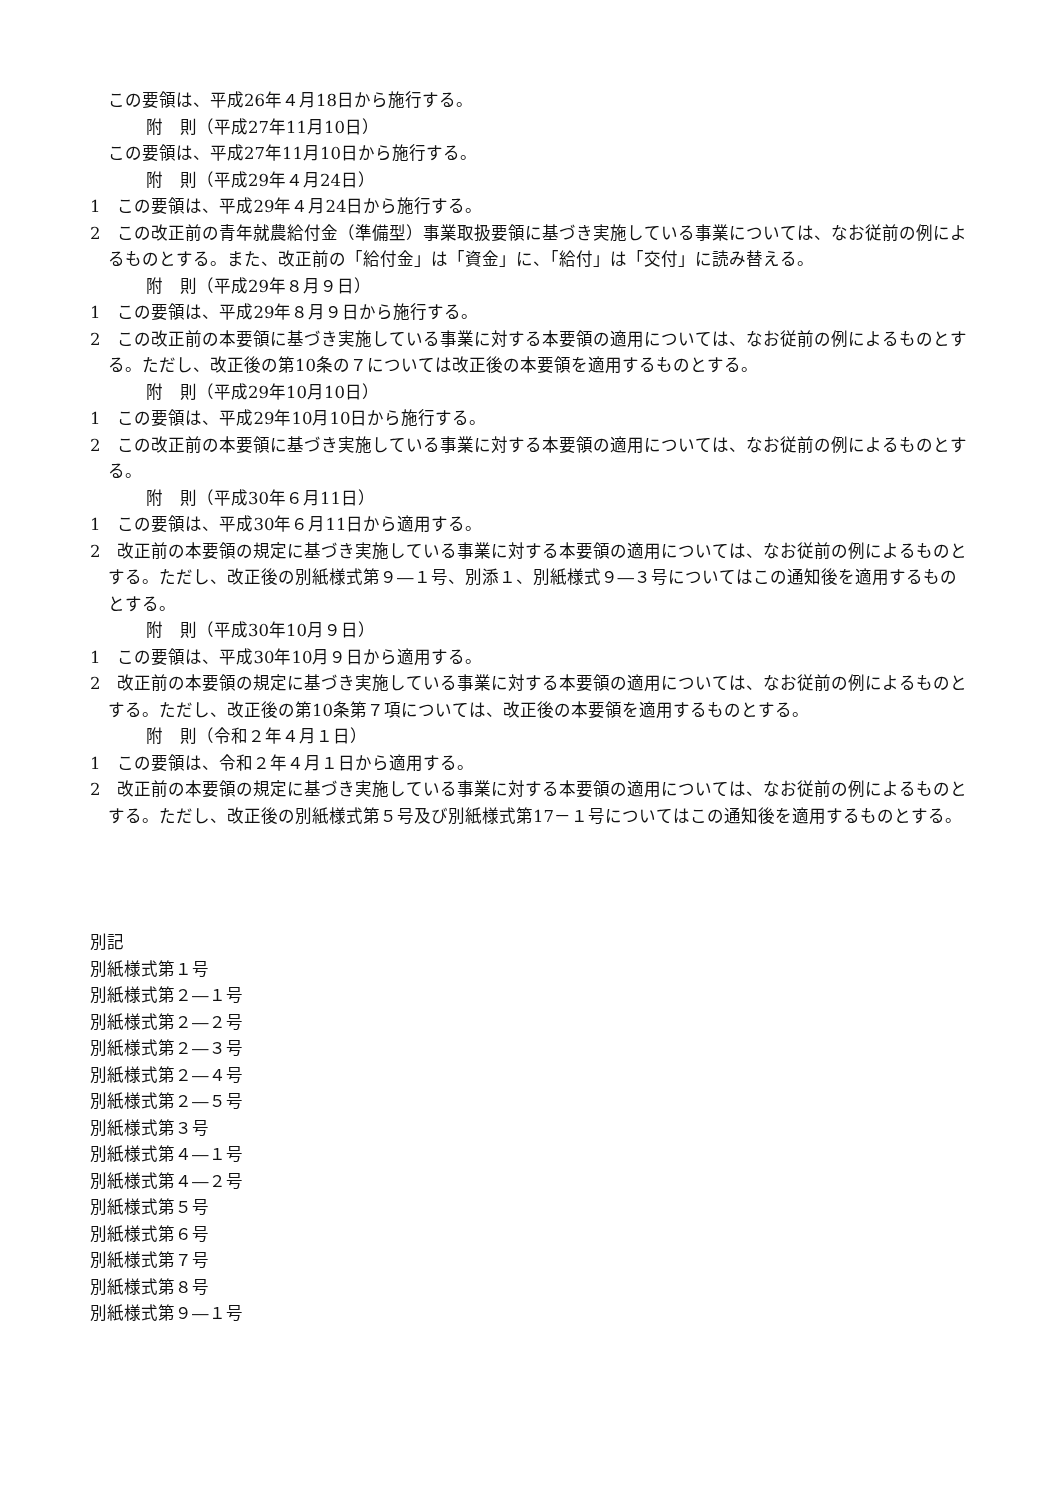この要領は、平成26年４月18日から施行する。
附　則（平成27年11月10日）
この要領は、平成27年11月10日から施行する。
附　則（平成29年４月24日）
1　この要領は、平成29年４月24日から施行する。
2　この改正前の青年就農給付金（準備型）事業取扱要領に基づき実施している事業については、なお従前の例によるものとする。また、改正前の「給付金」は「資金」に、「給付」は「交付」に読み替える。
附　則（平成29年８月９日）
1　この要領は、平成29年８月９日から施行する。
2　この改正前の本要領に基づき実施している事業に対する本要領の適用については、なお従前の例によるものとする。ただし、改正後の第10条の７については改正後の本要領を適用するものとする。
附　則（平成29年10月10日）
1　この要領は、平成29年10月10日から施行する。
2　この改正前の本要領に基づき実施している事業に対する本要領の適用については、なお従前の例によるものとする。
附　則（平成30年６月11日）
1　この要領は、平成30年６月11日から適用する。
2　改正前の本要領の規定に基づき実施している事業に対する本要領の適用については、なお従前の例によるものとする。ただし、改正後の別紙様式第９―１号、別添１、別紙様式９―３号についてはこの通知後を適用するものとする。
附　則（平成30年10月９日）
1　この要領は、平成30年10月９日から適用する。
2　改正前の本要領の規定に基づき実施している事業に対する本要領の適用については、なお従前の例によるものとする。ただし、改正後の第10条第７項については、改正後の本要領を適用するものとする。
附　則（令和２年４月１日）
1　この要領は、令和２年４月１日から適用する。
2　改正前の本要領の規定に基づき実施している事業に対する本要領の適用については、なお従前の例によるものとする。ただし、改正後の別紙様式第５号及び別紙様式第17－１号についてはこの通知後を適用するものとする。
別記
別紙様式第１号
別紙様式第２―１号
別紙様式第２―２号
別紙様式第２―３号
別紙様式第２―４号
別紙様式第２―５号
別紙様式第３号
別紙様式第４―１号
別紙様式第４―２号
別紙様式第５号
別紙様式第６号
別紙様式第７号
別紙様式第８号
別紙様式第９―１号